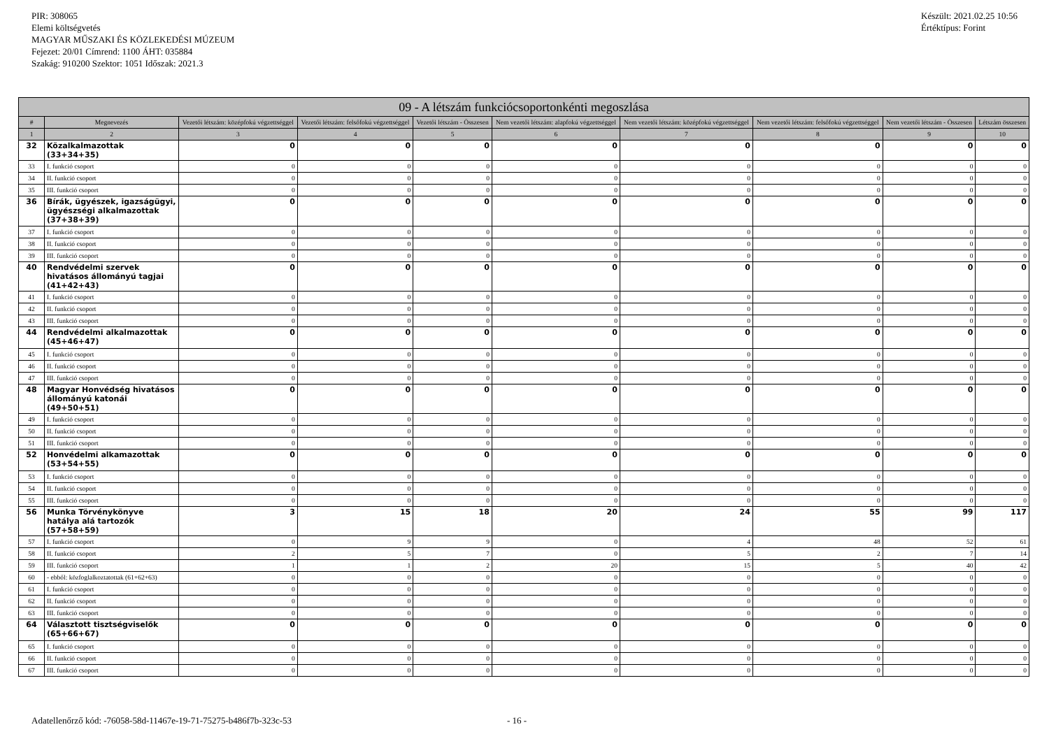PIR: 308065
Elemi költségvetés
MAGYAR MŰSZAKI ÉS KÖZLEKEDÉSI MÚZEUM
Fejezet: 20/01 Címrend: 1100 ÁHT: 035884
Szakág: 910200 Szektor: 1051 Időszak: 2021.3
Készült: 2021.02.25 10:56
Értéktípus: Forint
| 09 - A létszám funkciócsoportonkénti megoszlása | | | | | | | | | |
| # | Megnevezés | Vezetői létszám: középfokú végzettséggel | Vezetői létszám: felsőfokú végzettséggel | Vezetői létszám - Összesen | Nem vezetői létszám: alapfokú végzettséggel | Nem vezetői létszám: középfokú végzettséggel | Nem vezetői létszám: felsőfokú végzettséggel | Nem vezetői létszám - Összesen | Létszám összesen |
| 1 | 2 | 3 | 4 | 5 | 6 | 7 | 8 | 9 | 10 |
| 32 | Közalkalmazottak (33+34+35) | 0 | 0 | 0 | 0 | 0 | 0 | 0 | 0 |
| 33 | I. funkció csoport | 0 | 0 | 0 | 0 | 0 | 0 | 0 | 0 |
| 34 | II. funkció csoport | 0 | 0 | 0 | 0 | 0 | 0 | 0 | 0 |
| 35 | III. funkció csoport | 0 | 0 | 0 | 0 | 0 | 0 | 0 | 0 |
| 36 | Bírák, ügyészek, igazságügyi, ügyészségi alkalmazottak (37+38+39) | 0 | 0 | 0 | 0 | 0 | 0 | 0 | 0 |
| 37 | I. funkció csoport | 0 | 0 | 0 | 0 | 0 | 0 | 0 | 0 |
| 38 | II. funkció csoport | 0 | 0 | 0 | 0 | 0 | 0 | 0 | 0 |
| 39 | III. funkció csoport | 0 | 0 | 0 | 0 | 0 | 0 | 0 | 0 |
| 40 | Rendvédelmi szervek hivatásos állományú tagjai (41+42+43) | 0 | 0 | 0 | 0 | 0 | 0 | 0 | 0 |
| 41 | I. funkció csoport | 0 | 0 | 0 | 0 | 0 | 0 | 0 | 0 |
| 42 | II. funkció csoport | 0 | 0 | 0 | 0 | 0 | 0 | 0 | 0 |
| 43 | III. funkció csoport | 0 | 0 | 0 | 0 | 0 | 0 | 0 | 0 |
| 44 | Rendvédelmi alkalmazottak (45+46+47) | 0 | 0 | 0 | 0 | 0 | 0 | 0 | 0 |
| 45 | I. funkció csoport | 0 | 0 | 0 | 0 | 0 | 0 | 0 | 0 |
| 46 | II. funkció csoport | 0 | 0 | 0 | 0 | 0 | 0 | 0 | 0 |
| 47 | III. funkció csoport | 0 | 0 | 0 | 0 | 0 | 0 | 0 | 0 |
| 48 | Magyar Honvédség hivatásos állományú katonái (49+50+51) | 0 | 0 | 0 | 0 | 0 | 0 | 0 | 0 |
| 49 | I. funkció csoport | 0 | 0 | 0 | 0 | 0 | 0 | 0 | 0 |
| 50 | II. funkció csoport | 0 | 0 | 0 | 0 | 0 | 0 | 0 | 0 |
| 51 | III. funkció csoport | 0 | 0 | 0 | 0 | 0 | 0 | 0 | 0 |
| 52 | Honvédelmi alkamazottak (53+54+55) | 0 | 0 | 0 | 0 | 0 | 0 | 0 | 0 |
| 53 | I. funkció csoport | 0 | 0 | 0 | 0 | 0 | 0 | 0 | 0 |
| 54 | II. funkció csoport | 0 | 0 | 0 | 0 | 0 | 0 | 0 | 0 |
| 55 | III. funkció csoport | 0 | 0 | 0 | 0 | 0 | 0 | 0 | 0 |
| 56 | Munka Törvénykönyve hatálya alá tartozók (57+58+59) | 3 | 15 | 18 | 20 | 24 | 55 | 99 | 117 |
| 57 | I. funkció csoport | 0 | 9 | 9 | 0 | 4 | 48 | 52 | 61 |
| 58 | II. funkció csoport | 2 | 5 | 7 | 0 | 5 | 2 | 7 | 14 |
| 59 | III. funkció csoport | 1 | 1 | 2 | 20 | 15 | 5 | 40 | 42 |
| 60 | - ebből: közfoglalkoztatottak (61+62+63) | 0 | 0 | 0 | 0 | 0 | 0 | 0 | 0 |
| 61 | I. funkció csoport | 0 | 0 | 0 | 0 | 0 | 0 | 0 | 0 |
| 62 | II. funkció csoport | 0 | 0 | 0 | 0 | 0 | 0 | 0 | 0 |
| 63 | III. funkció csoport | 0 | 0 | 0 | 0 | 0 | 0 | 0 | 0 |
| 64 | Választott tisztségviselők (65+66+67) | 0 | 0 | 0 | 0 | 0 | 0 | 0 | 0 |
| 65 | I. funkció csoport | 0 | 0 | 0 | 0 | 0 | 0 | 0 | 0 |
| 66 | II. funkció csoport | 0 | 0 | 0 | 0 | 0 | 0 | 0 | 0 |
| 67 | III. funkció csoport | 0 | 0 | 0 | 0 | 0 | 0 | 0 | 0 |
Adatellenőrző kód: -76058-58d-11467e-19-71-75275-b486f7b-323c-53 - 16 -